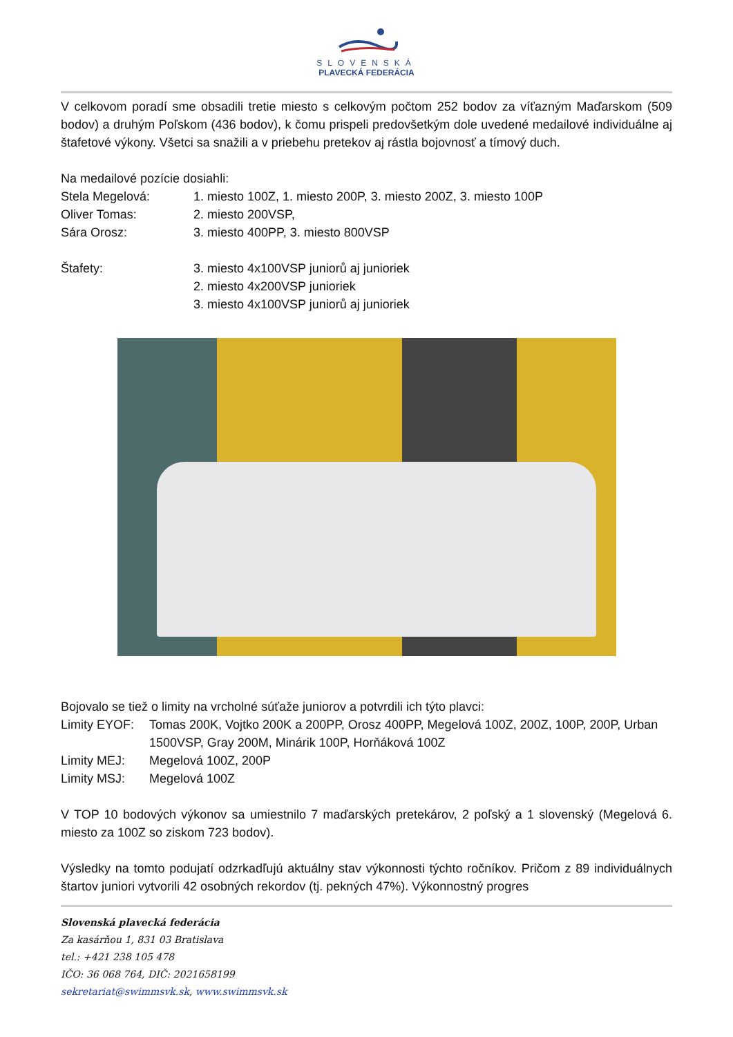SLOVENSKÁ
PLAVECKÁ FEDERÁCIA
V celkovom poradí sme obsadili tretie miesto s celkovým počtom 252 bodov za víťazným Maďarskom (509 bodov) a druhým Poľskom (436 bodov), k čomu prispeli predovšetkým dole uvedené medailové individuálne aj štafetové výkony. Všetci sa snažili a v priebehu pretekov aj rástla bojovnosť a tímový duch.
Na medailové pozície dosiahli:
Stela Megelová: 1. miesto 100Z, 1. miesto 200P, 3. miesto 200Z, 3. miesto 100P
Oliver Tomas: 2. miesto 200VSP,
Sára Orosz: 3. miesto 400PP, 3. miesto 800VSP
Štafety: 3. miesto 4x100VSP juniorů aj junioriek
2. miesto 4x200VSP junioriek
3. miesto 4x100VSP juniorů aj junioriek
Bojovalo se tiež o limity na vrcholné súťaže juniorov a potvrdili ich týto plavci:
Limity EYOF: Tomas 200K, Vojtko 200K a 200PP, Orosz 400PP, Megelová 100Z, 200Z, 100P, 200P, Urban 1500VSP, Gray 200M, Minárik 100P, Horňáková 100Z
Limity MEJ: Megelová 100Z, 200P
Limity MSJ: Megelová 100Z
V TOP 10 bodových výkonov sa umiestnilo 7 maďarských pretekárov, 2 poľský a 1 slovenský (Megelová 6. miesto za 100Z so ziskom 723 bodov).
Výsledky na tomto podujatí odzrkadľujú aktuálny stav výkonnosti týchto ročníkov. Pričom z 89 individuálnych štartov juniori vytvorili 42 osobných rekordov (tj. pekných 47%). Výkonnostný progres
Slovenská plavecká federácia
Za kasárňou 1, 831 03 Bratislava
tel.: +421 238 105 478
IČO: 36 068 764, DIČ: 2021658199
sekretariat@swimmsvk.sk, www.swimmsvk.sk